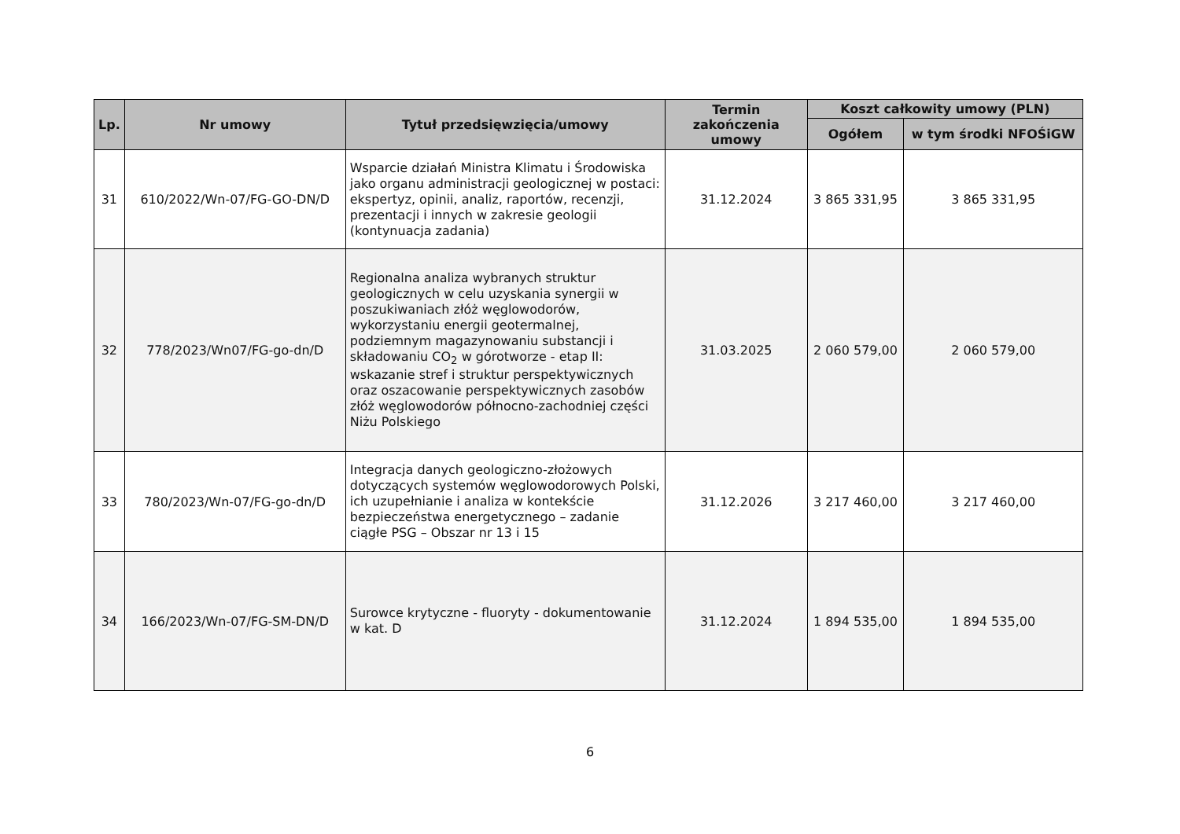| Lp. | Nr umowy | Tytuł przedsięwzięcia/umowy | Termin zakończenia umowy | Koszt całkowity umowy (PLN) | |
| --- | --- | --- | --- | --- | --- |
| | | | | Ogółem | w tym środki NFOŚiGW |
| 31 | 610/2022/Wn-07/FG-GO-DN/D | Wsparcie działań Ministra Klimatu i Środowiska jako organu administracji geologicznej w postaci: ekspertyz, opinii, analiz, raportów, recenzji, prezentacji i innych w zakresie geologii (kontynuacja zadania) | 31.12.2024 | 3 865 331,95 | 3 865 331,95 |
| 32 | 778/2023/Wn07/FG-go-dn/D | Regionalna analiza wybranych struktur geologicznych w celu uzyskania synergii w poszukiwaniach złóż węglowodorów, wykorzystaniu energii geotermalnej, podziemnym magazynowaniu substancji i składowaniu CO<sub>2</sub> w górotworze - etap II: wskazanie stref i struktur perspektywicznych oraz oszacowanie perspektywicznych zasobów złóż węglowodorów północno-zachodniej części Niżu Polskiego | 31.03.2025 | 2 060 579,00 | 2 060 579,00 |
| 33 | 780/2023/Wn-07/FG-go-dn/D | Integracja danych geologiczno-złożowych dotyczących systemów węglowodorowych Polski, ich uzupełnianie i analiza w kontekście bezpieczeństwa energetycznego – zadanie ciągłe PSG – Obszar nr 13 i 15 | 31.12.2026 | 3 217 460,00 | 3 217 460,00 |
| 34 | 166/2023/Wn-07/FG-SM-DN/D | Surowce krytyczne - fluoryty - dokumentowanie w kat. D | 31.12.2024 | 1 894 535,00 | 1 894 535,00 |
6